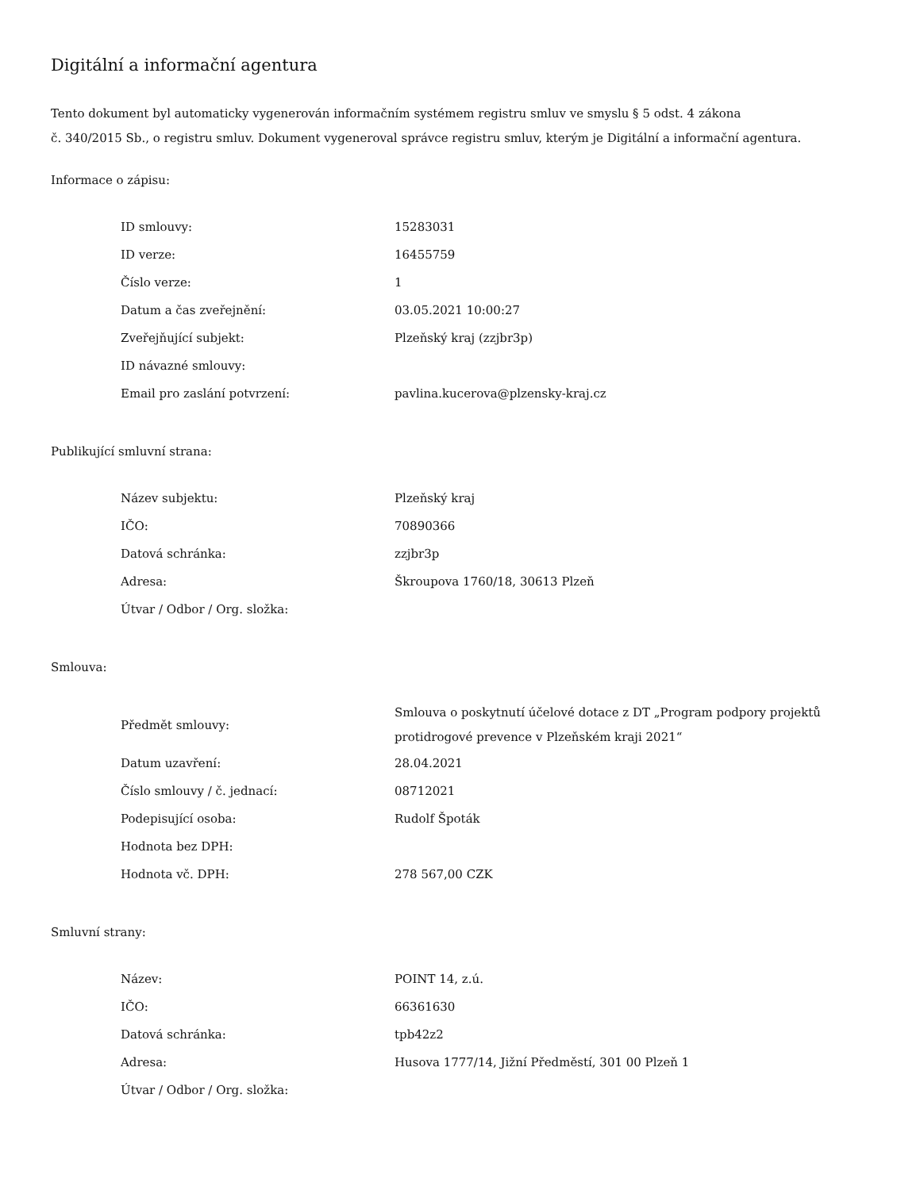Digitální a informační agentura
Tento dokument byl automaticky vygenerován informačním systémem registru smluv ve smyslu § 5 odst. 4 zákona
č. 340/2015 Sb., o registru smluv. Dokument vygeneroval správce registru smluv, kterým je Digitální a informační agentura.
Informace o zápisu:
| ID smlouvy: | 15283031 |
| ID verze: | 16455759 |
| Číslo verze: | 1 |
| Datum a čas zveřejnění: | 03.05.2021 10:00:27 |
| Zveřejňující subjekt: | Plzeňský kraj (zzjbr3p) |
| ID návazné smlouvy: | |
| Email pro zaslání potvrzení: | pavlina.kucerova@plzensky-kraj.cz |
Publikující smluvní strana:
| Název subjektu: | Plzeňský kraj |
| IČO: | 70890366 |
| Datová schránka: | zzjbr3p |
| Adresa: | Škroupova 1760/18, 30613 Plzeň |
| Útvar / Odbor / Org. složka: | |
Smlouva:
| Předmět smlouvy: | Smlouva o poskytnutí účelové dotace z DT „Program podpory projektů protidrogové prevence v Plzeňském kraji 2021“ |
| Datum uzavření: | 28.04.2021 |
| Číslo smlouvy / č. jednací: | 08712021 |
| Podepisující osoba: | Rudolf Špoták |
| Hodnota bez DPH: | |
| Hodnota vč. DPH: | 278 567,00 CZK |
Smluvní strany:
| Název: | POINT 14, z.ú. |
| IČO: | 66361630 |
| Datová schránka: | tpb42z2 |
| Adresa: | Husova 1777/14, Jižní Předměstí, 301 00 Plzeň 1 |
| Útvar / Odbor / Org. složka: | |